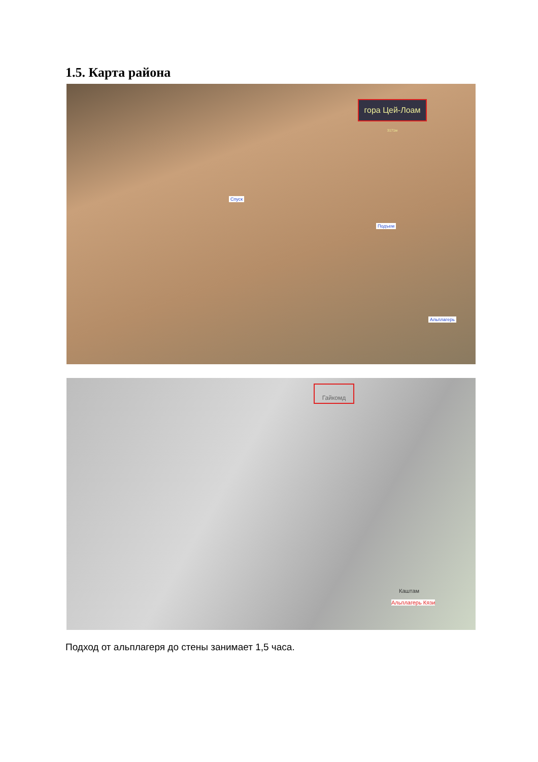1.5. Карта района
гора Цей-Лоам <sup>3171м</sup>
Спуск
Подъем
Альплагерь
Гайкомд
Каштам
Альплагерь Кязи
Подход от альплагеря до стены занимает 1,5 часа.